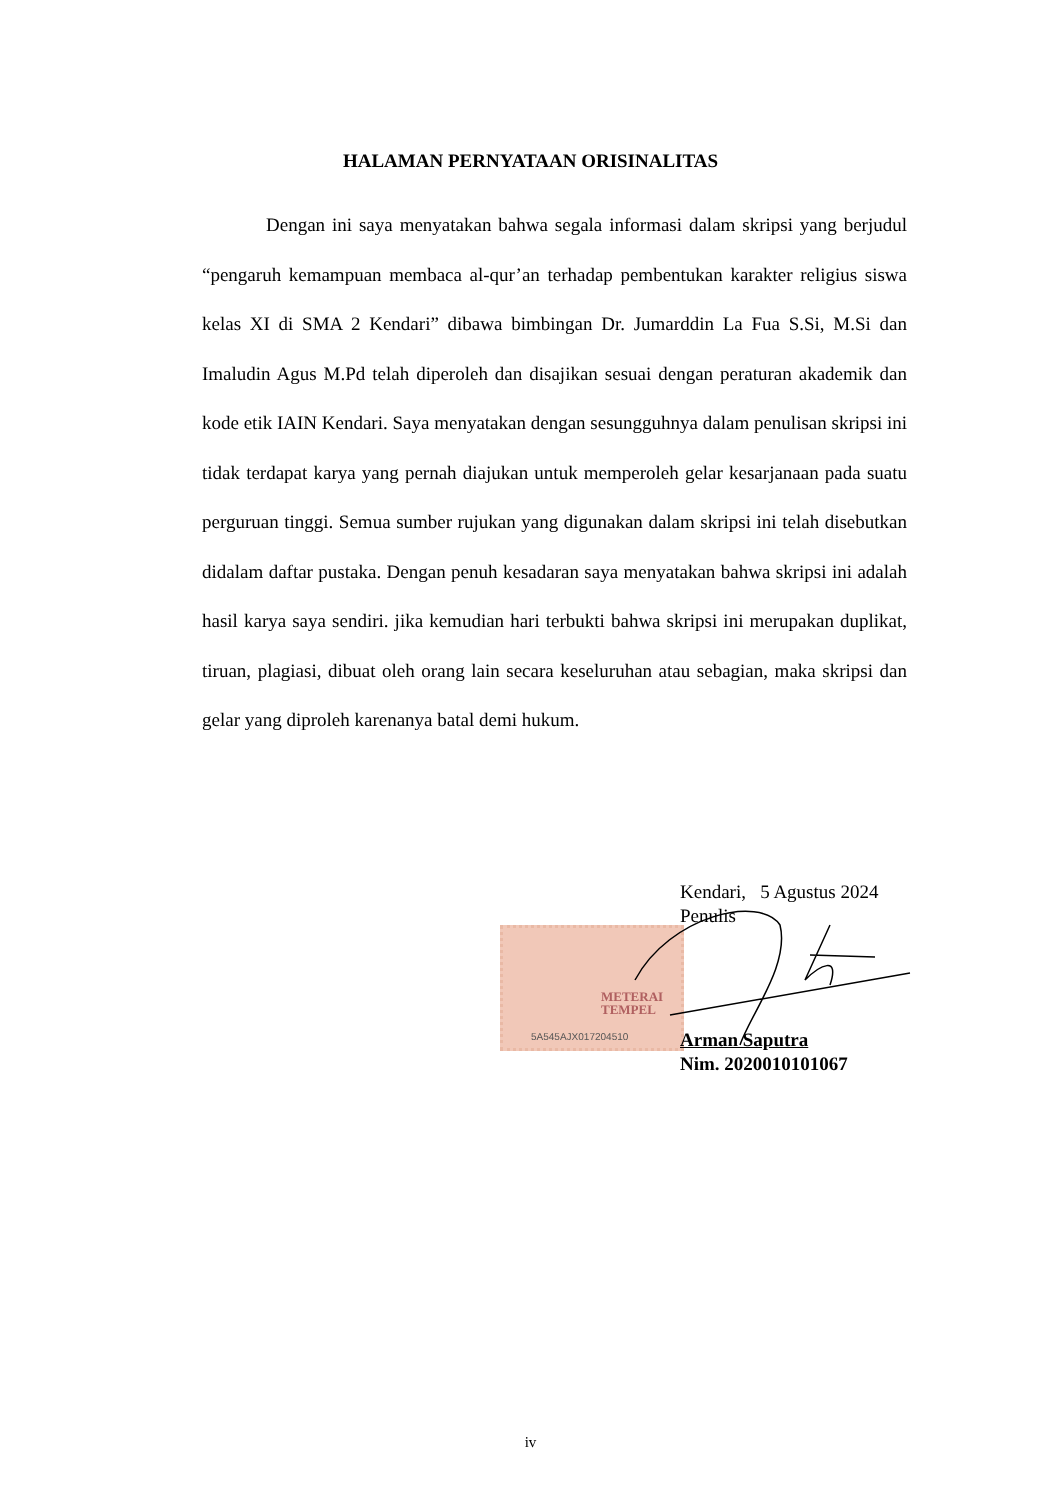HALAMAN PERNYATAAN ORISINALITAS
Dengan ini saya menyatakan bahwa segala informasi dalam skripsi yang berjudul “pengaruh kemampuan membaca al-qur’an terhadap pembentukan karakter religius siswa kelas XI di SMA 2 Kendari” dibawa bimbingan Dr. Jumarddin La Fua S.Si, M.Si dan Imaludin Agus M.Pd telah diperoleh dan disajikan sesuai dengan peraturan akademik dan kode etik IAIN Kendari. Saya menyatakan dengan sesungguhnya dalam penulisan skripsi ini tidak terdapat karya yang pernah diajukan untuk memperoleh gelar kesarjanaan pada suatu perguruan tinggi. Semua sumber rujukan yang digunakan dalam skripsi ini telah disebutkan didalam daftar pustaka. Dengan penuh kesadaran saya menyatakan bahwa skripsi ini adalah hasil karya saya sendiri. jika kemudian hari terbukti bahwa skripsi ini merupakan duplikat, tiruan, plagiasi, dibuat oleh orang lain secara keseluruhan atau sebagian, maka skripsi dan gelar yang diproleh karenanya batal demi hukum.
Kendari, 5 Agustus 2024
Penulis
METERAI
TEMPEL
5A545AJX017204510
Arman Saputra
Nim. 2020010101067
iv